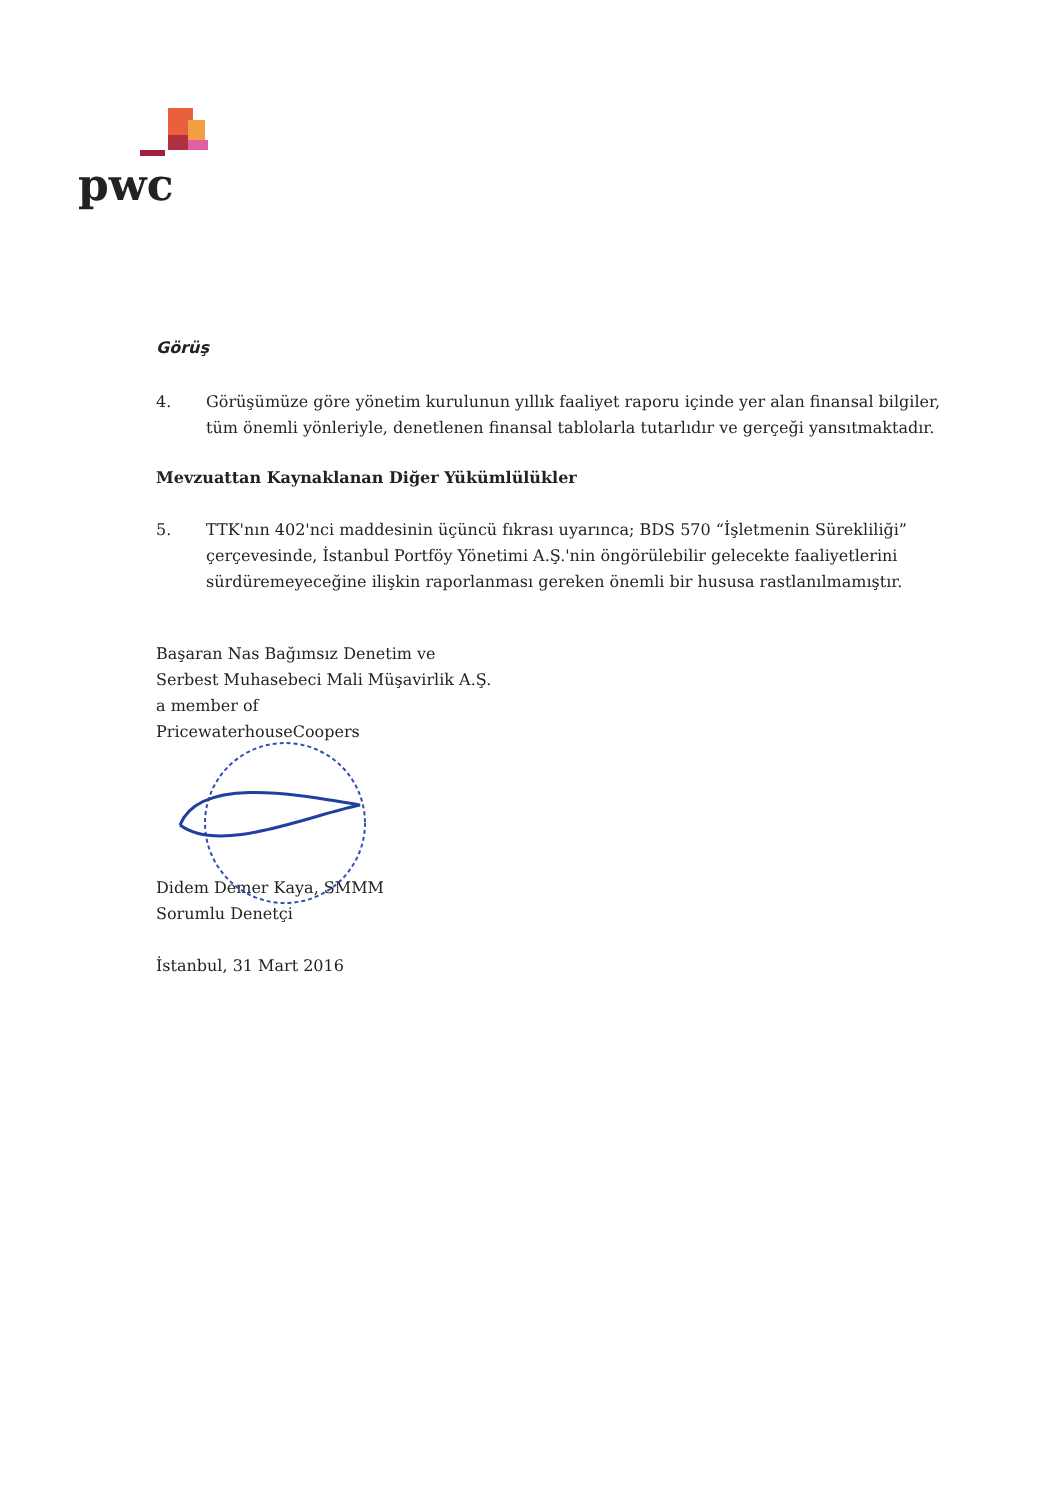pwc
Görüş
4. Görüşümüze göre yönetim kurulunun yıllık faaliyet raporu içinde yer alan finansal bilgiler, tüm önemli yönleriyle, denetlenen finansal tablolarla tutarlıdır ve gerçeği yansıtmaktadır.
Mevzuattan Kaynaklanan Diğer Yükümlülükler
5. TTK'nın 402'nci maddesinin üçüncü fıkrası uyarınca; BDS 570 “İşletmenin Sürekliliği” çerçevesinde, İstanbul Portföy Yönetimi A.Ş.'nin öngörülebilir gelecekte faaliyetlerini sürdüremeyeceğine ilişkin raporlanması gereken önemli bir hususa rastlanılmamıştır.
Başaran Nas Bağımsız Denetim ve
Serbest Muhasebeci Mali Müşavirlik A.Ş.
a member of
PricewaterhouseCoopers
Didem Demer Kaya, SMMM
Sorumlu Denetçi
İstanbul, 31 Mart 2016